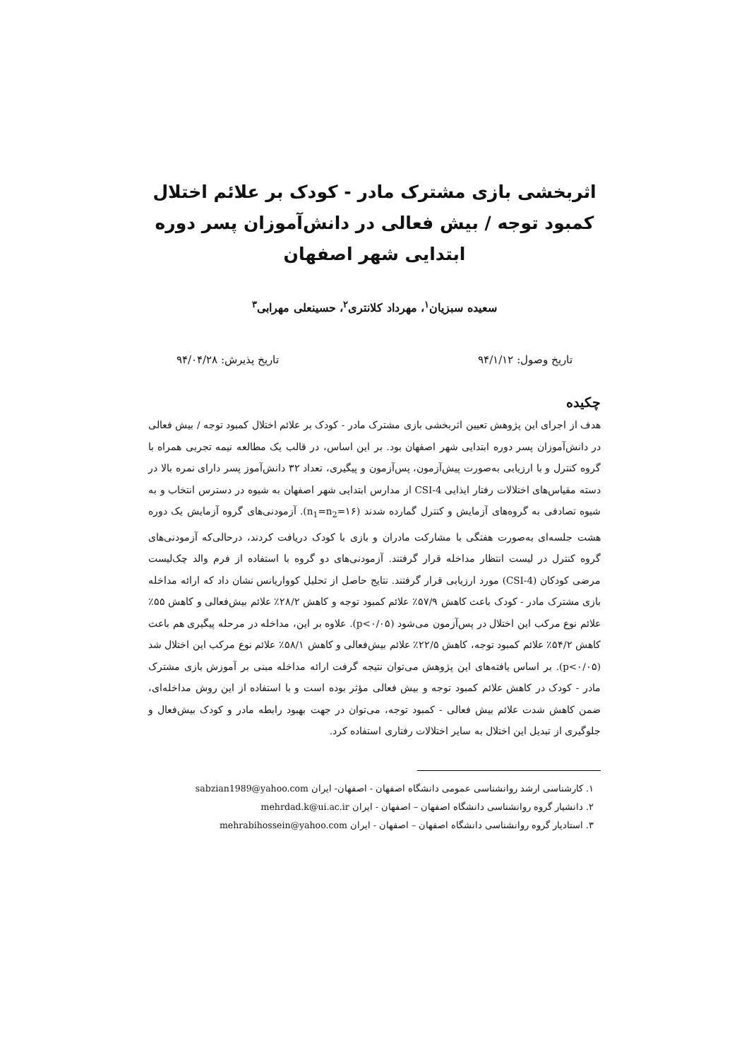اثربخشی بازی مشترک مادر - کودک بر علائم اختلال کمبود توجه / بیش فعالی در دانش‌آموزان پسر دوره ابتدایی شهر اصفهان
سعیده سبزیان<sup>۱</sup>، مهرداد کلانتری<sup>۲</sup>، حسینعلی مهرابی<sup>۳</sup>
تاریخ وصول: ۹۴/۱/۱۲ تاریخ پذیرش: ۹۴/۰۴/۲۸
چکیده
هدف از اجرای این پژوهش تعیین اثربخشی بازی مشترک مادر - کودک بر علائم اختلال کمبود توجه / بیش فعالی در دانش‌آموزان پسر دوره ابتدایی شهر اصفهان بود. بر این اساس، در قالب یک مطالعه نیمه تجربی همراه با گروه کنترل و با ارزیابی به‌صورت پیش‌آزمون، پس‌آزمون و پیگیری، تعداد ۳۲ دانش‌آموز پسر دارای نمره بالا در دسته مقیاس‌های اختلالات رفتار ایذایی CSI-4 از مدارس ابتدایی شهر اصفهان به شیوه در دسترس انتخاب و به شیوه تصادفی به گروه‌های آزمایش و کنترل گمارده شدند (n<sub>1</sub>=n<sub>2</sub>=۱۶). آزمودنی‌های گروه آزمایش یک دوره هشت جلسه‌ای به‌صورت هفتگی با مشارکت مادران و بازی با کودک دریافت کردند، درحالی‌که آزمودنی‌های گروه کنترل در لیست انتظار مداخله قرار گرفتند. آزمودنی‌های دو گروه با استفاده از فرم والد چک‌لیست مرضی کودکان (CSI-4) مورد ارزیابی قرار گرفتند. نتایج حاصل از تحلیل کوواریانس نشان داد که ارائه مداخله بازی مشترک مادر - کودک باعث کاهش ۵۷/۹٪ علائم کمبود توجه و کاهش ۲۸/۲٪ علائم بیش‌فعالی و کاهش ۵۵٪ علائم نوع مرکب این اختلال در پس‌آزمون می‌شود (p<۰/۰۵). علاوه بر این، مداخله در مرحله پیگیری هم باعث کاهش ۵۴/۲٪ علائم کمبود توجه، کاهش ۲۲/۵٪ علائم بیش‌فعالی و کاهش ۵۸/۱٪ علائم نوع مرکب این اختلال شد (p<۰/۰۵). بر اساس یافته‌های این پژوهش می‌توان نتیجه گرفت ارائه مداخله مبنی بر آموزش بازی مشترک مادر - کودک در کاهش علائم کمبود توجه و بیش فعالی مؤثر بوده است و با استفاده از این روش مداخله‌ای، ضمن کاهش شدت علائم بیش فعالی - کمبود توجه، می‌توان در جهت بهبود رابطه مادر و کودک بیش‌فعال و جلوگیری از تبدیل این اختلال به سایر اختلالات رفتاری استفاده کرد.
۱. کارشناسی ارشد روانشناسی عمومی دانشگاه اصفهان - اصفهان- ایران sabzian1989@yahoo.com
۲. دانشیار گروه روانشناسی دانشگاه اصفهان – اصفهان - ایران mehrdad.k@ui.ac.ir
۳. استادیار گروه روانشناسی دانشگاه اصفهان – اصفهان - ایران mehrabihossein@yahoo.com